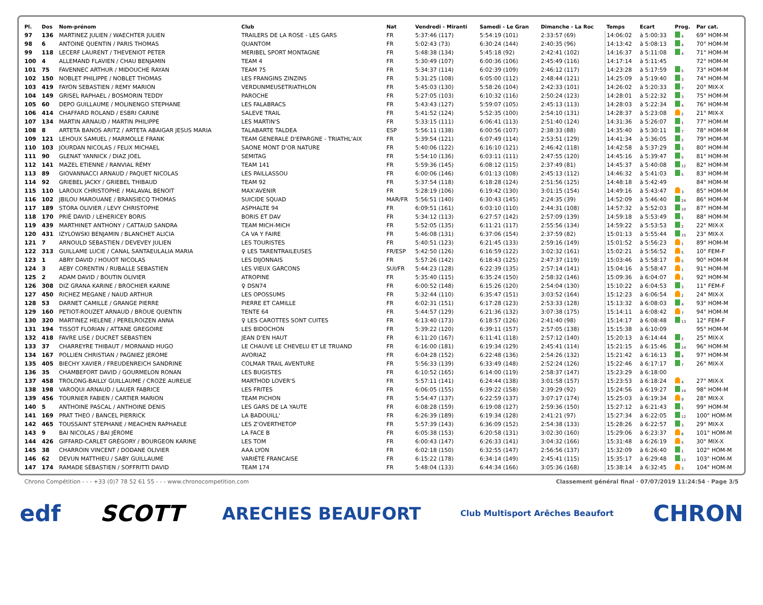| Pl. | Dos | Nom-prénom | Club | Nat | Vendredi - Miranti | Samedi - Le Gran | Dimanche - La Roc | Temps | Ecart | Prog. | Par cat. |
| --- | --- | --- | --- | --- | --- | --- | --- | --- | --- | --- | --- |
| 97 | 136 | MARTINEZ JULIEN / WAECHTER JULIEN | TRAILERS DE LA ROSE - LES GARS | FR | 5:37:46 (117) | 5:54:19 (101) | 2:33:57 (69) | 14:06:02 | à 5:00:33 | 4 | 69° HOM-M |
| 98 | 6 | ANTOINE QUENTIN / PARIS THOMAS | QUANTOM | FR | 5:02:43 (73) | 6:30:24 (144) | 2:40:35 (96) | 14:13:42 | à 5:08:13 | 4 | 70° HOM-M |
| 99 | 118 | LECERF LAURENT / THEVENIOT PETER | MERIBEL SPORT MONTAGNE | FR | 5:48:38 (134) | 5:45:18 (92) | 2:42:41 (102) | 14:16:37 | à 5:11:08 | 4 | 71° HOM-M |
| 100 | 4 | ALLEMAND FLAVIEN / CHAU BENJAMIN | TEAM 4 | FR | 5:30:49 (107) | 6:00:36 (106) | 2:45:49 (116) | 14:17:14 | à 5:11:45 | | 72° HOM-M |
| 101 | 75 | FAVENNEC ARTHUR / MIDOUCHE RAYAN | TEAM 75 | FR | 5:34:37 (114) | 6:02:39 (109) | 2:46:12 (117) | 14:23:28 | à 5:17:59 | 5 | 73° HOM-M |
| 102 | 150 | NOBLET PHILIPPE / NOBLET THOMAS | LES FRANGINS ZINZINS | FR | 5:31:25 (108) | 6:05:00 (112) | 2:48:44 (121) | 14:25:09 | à 5:19:40 | 3 | 74° HOM-M |
| 103 | 419 | FAYON SEBASTIEN / REMY MARION | VERDUNMEUSETRIATHLON | FR | 5:45:03 (130) | 5:58:26 (104) | 2:42:33 (101) | 14:26:02 | à 5:20:33 | 7 | 20° MIX-X |
| 104 | 149 | GRISEL RAPHAEL / BOSMORIN TEDDY | PAROCHE | FR | 5:27:05 (103) | 6:10:32 (116) | 2:50:24 (123) | 14:28:01 | à 5:22:32 | 3 | 75° HOM-M |
| 105 | 60 | DEPO GUILLAUME / MOLINENGO STEPHANE | LES FALABRACS | FR | 5:43:43 (127) | 5:59:07 (105) | 2:45:13 (113) | 14:28:03 | à 5:22:34 | 4 | 76° HOM-M |
| 106 | 414 | CHAFFARD ROLAND / ESBRI CARINE | SALEVE TRAIL | FR | 5:41:52 (124) | 5:52:35 (100) | 2:54:10 (131) | 14:28:37 | à 5:23:08 | 2 | 21° MIX-X |
| 107 | 134 | MARTIN ARNAUD / MARTIN PHILIPPE | LES MARTIN'S | FR | 5:33:15 (111) | 6:06:41 (113) | 2:51:40 (124) | 14:31:36 | à 5:26:07 | 1 | 77° HOM-M |
| 108 | 8 | ARTETA BANOS ARITZ / ARTETA ABAIGAR JESUS MARIA | TALABARTE TALDEA | ESP | 5:56:11 (138) | 6:00:56 (107) | 2:38:33 (88) | 14:35:40 | à 5:30:11 | 7 | 78° HOM-M |
| 109 | 121 | LEHOUX SAMUEL / MARMOLLE FRANK | TEAM GENERALE D'EPARGNE - TRIATHL'AIX | FR | 5:39:54 (121) | 6:07:49 (114) | 2:53:51 (129) | 14:41:34 | à 5:36:05 | 2 | 79° HOM-M |
| 110 | 103 | JOURDAN NICOLAS / FELIX MICHAEL | SAONE MONT D'OR NATURE | FR | 5:40:06 (122) | 6:16:10 (121) | 2:46:42 (118) | 14:42:58 | à 5:37:29 | 3 | 80° HOM-M |
| 111 | 90 | GLENAT YANNICK / DIAZ JOEL | SEMITAG | FR | 5:54:10 (136) | 6:03:11 (111) | 2:47:55 (120) | 14:45:16 | à 5:39:47 | 5 | 81° HOM-M |
| 112 | 141 | MAZEL ETIENNE / RANVIAL RÉMY | TEAM 141 | FR | 5:59:36 (145) | 6:08:12 (115) | 2:37:49 (81) | 14:45:37 | à 5:40:08 | 12 | 82° HOM-M |
| 113 | 89 | GIOVANNACCI ARNAUD / PAQUET NICOLAS | LES PAILLASSOU | FR | 6:00:06 (146) | 6:01:13 (108) | 2:45:13 (112) | 14:46:32 | à 5:41:03 | 5 | 83° HOM-M |
| 114 | 92 | GRIEBEL JACKY / GRIEBEL THIBAUD | TEAM 92 | FR | 5:37:54 (118) | 6:18:28 (124) | 2:51:56 (125) | 14:48:18 | à 5:42:49 | | 84° HOM-M |
| 115 | 110 | LAROUX CHRISTOPHE / MALAVAL BENOIT | MAX'AVENIR | FR | 5:28:19 (106) | 6:19:42 (130) | 3:01:15 (154) | 14:49:16 | à 5:43:47 | 3 | 85° HOM-M |
| 116 | 102 | JBILOU MAROUANE / BRANSIECQ THOMAS | SUICIDE SQUAD | MAR/FR | 5:56:51 (140) | 6:30:43 (145) | 2:24:35 (39) | 14:52:09 | à 5:46:40 | 24 | 86° HOM-M |
| 117 | 189 | STORA OLIVIER / LEVY CHRISTOPHE | ASPHALTE 94 | FR | 6:09:51 (161) | 6:03:10 (110) | 2:44:31 (108) | 14:57:32 | à 5:52:03 | 10 | 87° HOM-M |
| 118 | 170 | PRIÉ DAVID / LEHERICEY BORIS | BORIS ET DAV | FR | 5:34:12 (113) | 6:27:57 (142) | 2:57:09 (139) | 14:59:18 | à 5:53:49 | 1 | 88° HOM-M |
| 119 | 439 | MARTHINET ANTHONY / CATTAUD SANDRA | TEAM MICH-MICH | FR | 5:52:05 (135) | 6:11:21 (117) | 2:55:56 (134) | 14:59:22 | à 5:53:53 | 2 | 22° MIX-X |
| 120 | 431 | IZYLOWSKI BENJAMIN / BLANCHET ALICIA | CA VA Y FAIRE | FR | 5:46:08 (131) | 6:37:06 (154) | 2:37:59 (82) | 15:01:13 | à 5:55:44 | 15 | 23° MIX-X |
| 121 | 7 | ARNOULD SEBASTIEN / DEVEVEY JULIEN | LES TOURISTES | FR | 5:40:51 (123) | 6:21:45 (133) | 2:59:16 (149) | 15:01:52 | à 5:56:23 | 1 | 89° HOM-M |
| 122 | 313 | GUILLAME LUCIE / CANAL SANTAEULALIA MARIA | ♀ LES TARENTRAILEUSES | FR/ESP | 5:42:50 (126) | 6:16:59 (122) | 3:02:32 (161) | 15:02:21 | à 5:56:52 | 5 | 10° FEM-F |
| 123 | 1 | ABRY DAVID / HOUOT NICOLAS | LES DIJONNAIS | FR | 5:57:26 (142) | 6:18:43 (125) | 2:47:37 (119) | 15:03:46 | à 5:58:17 | 5 | 90° HOM-M |
| 124 | 3 | AEBY CORENTIN / RUBALLE SEBASTIEN | LES VIEUX GARCONS | SUI/FR | 5:44:23 (128) | 6:22:39 (135) | 2:57:14 (141) | 15:04:16 | à 5:58:47 | 1 | 91° HOM-M |
| 125 | 2 | ADAM DAVID / BOUTIN OLIVIER | ATROPINE | FR | 5:35:40 (115) | 6:35:24 (150) | 2:58:32 (146) | 15:09:36 | à 6:04:07 | 1 | 92° HOM-M |
| 126 | 308 | DIZ GRANA KARINE / BROCHIER KARINE | ♀ DSN74 | FR | 6:00:52 (148) | 6:15:26 (120) | 2:54:04 (130) | 15:10:22 | à 6:04:53 | 3 | 11° FEM-F |
| 127 | 450 | RICHEZ MEGANE / NAUD ARTHUR | LES OPOSSUMS | FR | 5:32:44 (110) | 6:35:47 (151) | 3:03:52 (164) | 15:12:23 | à 6:06:54 | 2 | 24° MIX-X |
| 128 | 53 | DARNET CAMILLE / GRANGE PIERRE | PIERRE ET CAMILLE | FR | 6:02:31 (151) | 6:17:28 (123) | 2:53:33 (128) | 15:13:32 | à 6:08:03 | 4 | 93° HOM-M |
| 129 | 160 | PETIOT-ROUZET ARNAUD / BROUE QUENTIN | TENTE 64 | FR | 5:44:57 (129) | 6:21:36 (132) | 3:07:38 (175) | 15:14:11 | à 6:08:42 | 7 | 94° HOM-M |
| 130 | 320 | MARTINEZ HELENE / PERELROIZEN ANNA | ♀ LES CAROTTES SONT CUITES | FR | 6:13:40 (173) | 6:18:57 (126) | 2:41:40 (98) | 15:14:17 | à 6:08:48 | 13 | 12° FEM-F |
| 131 | 194 | TISSOT FLORIAN / ATTANE GREGOIRE | LES BIDOCHON | FR | 5:39:22 (120) | 6:39:11 (157) | 2:57:05 (138) | 15:15:38 | à 6:10:09 | | 95° HOM-M |
| 132 | 418 | FAVRE LISE / DUCRET SEBASTIEN | JEAN D'EN HAUT | FR | 6:11:20 (167) | 6:11:41 (118) | 2:57:12 (140) | 15:20:13 | à 6:14:44 | 2 | 25° MIX-X |
| 133 | 37 | CHARREYRE THIBAUT / MORNAND HUGO | LE CHAUVE LE CHEVELU ET LE TRUAND | FR | 6:16:00 (181) | 6:19:34 (129) | 2:45:41 (114) | 15:21:15 | à 6:15:46 | 14 | 96° HOM-M |
| 134 | 167 | POLLIEN CHRISTIAN / PAGNIEZ JEROME | AVORIAZ | FR | 6:04:28 (152) | 6:22:48 (136) | 2:54:26 (132) | 15:21:42 | à 6:16:13 | 4 | 97° HOM-M |
| 135 | 405 | BIECHY XAVIER / FREUDENREICH SANDRINE | COLMAR TRAIL AVENTURE | FR | 5:56:33 (139) | 6:33:49 (148) | 2:52:24 (126) | 15:22:46 | à 6:17:17 | 7 | 26° MIX-X |
| 136 | 35 | CHAMBEFORT DAVID / GOURMELON RONAN | LES BUGISTES | FR | 6:10:52 (165) | 6:14:00 (119) | 2:58:37 (147) | 15:23:29 | à 6:18:00 | | |
| 137 | 458 | TROLONG-BAILLY GUILLAUME / CROZE AURELIE | MARTHOD LOVER'S | FR | 5:57:11 (141) | 6:24:44 (138) | 3:01:58 (157) | 15:23:53 | à 6:18:24 | 4 | 27° MIX-X |
| 138 | 198 | VAROQUI ARNAUD / LAUER FABRICE | LES FRITES | FR | 6:06:05 (155) | 6:39:22 (158) | 2:39:29 (92) | 15:24:56 | à 6:19:27 | 14 | 98° HOM-M |
| 139 | 456 | TOURNIER FABIEN / CARTIER MARION | TEAM PICHON | FR | 5:54:47 (137) | 6:22:59 (137) | 3:07:17 (174) | 15:25:03 | à 6:19:34 | 9 | 28° MIX-X |
| 140 | 5 | ANTHOINE PASCAL / ANTHOINE DENIS | LES GARS DE LA YAUTE | FR | 6:08:28 (159) | 6:19:08 (127) | 2:59:36 (150) | 15:27:12 | à 6:21:43 | 1 | 99° HOM-M |
| 141 | 169 | PRAT THEO / BANCEL PIERRICK | LA BADOUILL' | FR | 6:26:39 (189) | 6:19:34 (128) | 2:41:21 (97) | 15:27:34 | à 6:22:05 | 12 | 100° HOM-M |
| 142 | 465 | TOUSSAINT STEPHANE / MEACHEN RAPHAELE | LES Z'OVERTHETOP | FR | 5:57:39 (143) | 6:36:09 (152) | 2:54:38 (133) | 15:28:26 | à 6:22:57 | 3 | 29° MIX-X |
| 143 | 9 | BAI NICOLAS / BAI JÉROME | LA FACE B | FR | 6:05:38 (153) | 6:20:58 (131) | 3:02:30 (160) | 15:29:06 | à 6:23:37 | 6 | 101° HOM-M |
| 144 | 426 | GIFFARD-CARLET GRÉGORY / BOURGEON KARINE | LES TOM | FR | 6:00:43 (147) | 6:26:33 (141) | 3:04:32 (166) | 15:31:48 | à 6:26:19 | 5 | 30° MIX-X |
| 145 | 38 | CHARROIN VINCENT / DODANE OLIVIER | AAA LYON | FR | 6:02:18 (150) | 6:32:55 (147) | 2:56:56 (137) | 15:32:09 | à 6:26:40 | 1 | 102° HOM-M |
| 146 | 62 | DEVUN MATTHIEU / SABY GUILLAUME | VARIÉTÉ FRANCAISE | FR | 6:15:22 (178) | 6:34:14 (149) | 2:45:41 (115) | 15:35:17 | à 6:29:48 | 11 | 103° HOM-M |
| 147 | 174 | RAMADE SÉBASTIEN / SOFFRITTI DAVID | TEAM 174 | FR | 5:48:04 (133) | 6:44:34 (166) | 3:05:36 (168) | 15:38:14 | à 6:32:45 | 3 | 104° HOM-M |
Chrono Compétition - - - +33 (0)7 78 52 61 55 - - - www.chronocompetition.com Classement général final · 07/07/2019 11:24:54 · Page 3/5
edf SCOTT ARECHES BEAUFORT Club Multisport Arêches Beaufort CHRON